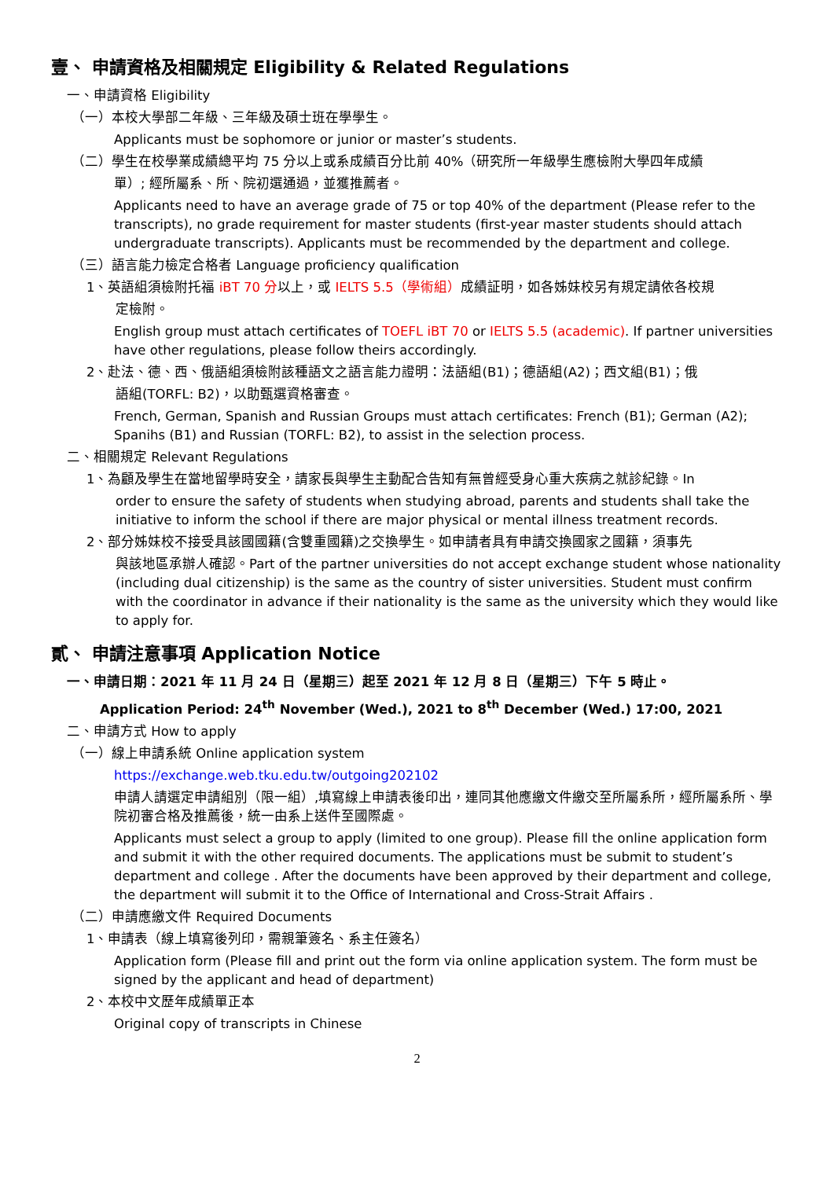壹、 申請資格及相關規定 Eligibility & Related Regulations
一、申請資格 Eligibility
（一）本校大學部二年級、三年級及碩士班在學學生。
Applicants must be sophomore or junior or master’s students.
（二）學生在校學業成績總平均 75 分以上或系成績百分比前 40%（研究所一年級學生應檢附大學四年成績
單）; 經所屬系、所、院初選通過，並獲推薦者。
Applicants need to have an average grade of 75 or top 40% of the department (Please refer to the transcripts), no grade requirement for master students (first-year master students should attach undergraduate transcripts). Applicants must be recommended by the department and college.
（三）語言能力檢定合格者 Language proficiency qualification
1、英語組須檢附托福 iBT 70 分以上，或 IELTS 5.5（學術組）成績証明，如各姊妹校另有規定請依各校規
定檢附。
English group must attach certificates of TOEFL iBT 70 or IELTS 5.5 (academic). If partner universities have other regulations, please follow theirs accordingly.
2、赴法、德、西、俄語組須檢附該種語文之語言能力證明：法語組(B1)；德語組(A2)；西文組(B1)；俄
語組(TORFL: B2)，以助甄選資格審查。
French, German, Spanish and Russian Groups must attach certificates: French (B1); German (A2); Spanihs (B1) and Russian (TORFL: B2), to assist in the selection process.
二、相關規定 Relevant Regulations
1、為顧及學生在當地留學時安全，請家長與學生主動配合告知有無曾經受身心重大疾病之就診紀錄。In
order to ensure the safety of students when studying abroad, parents and students shall take the initiative to inform the school if there are major physical or mental illness treatment records.
2、部分姊妹校不接受具該國國籍(含雙重國籍)之交換學生。如申請者具有申請交換國家之國籍，須事先
與該地區承辦人確認。Part of the partner universities do not accept exchange student whose nationality (including dual citizenship) is the same as the country of sister universities. Student must confirm with the coordinator in advance if their nationality is the same as the university which they would like to apply for.
貳、 申請注意事項 Application Notice
一、申請日期：2021 年 11 月 24 日（星期三）起至 2021 年 12 月 8 日（星期三）下午 5 時止。
Application Period: 24<sup>th</sup> November (Wed.), 2021 to 8<sup>th</sup> December (Wed.) 17:00, 2021
二、申請方式 How to apply
（一）線上申請系統 Online application system
https://exchange.web.tku.edu.tw/outgoing202102
申請人請選定申請組別（限一組）,填寫線上申請表後印出，連同其他應繳文件繳交至所屬系所，經所屬系所、學院初審合格及推薦後，統一由系上送件至國際處。
Applicants must select a group to apply (limited to one group). Please fill the online application form and submit it with the other required documents. The applications must be submit to student’s department and college . After the documents have been approved by their department and college, the department will submit it to the Office of International and Cross-Strait Affairs .
（二）申請應繳文件 Required Documents
1、申請表（線上填寫後列印，需親筆簽名、系主任簽名）
Application form (Please fill and print out the form via online application system. The form must be signed by the applicant and head of department)
2、本校中文歷年成績單正本
Original copy of transcripts in Chinese
2